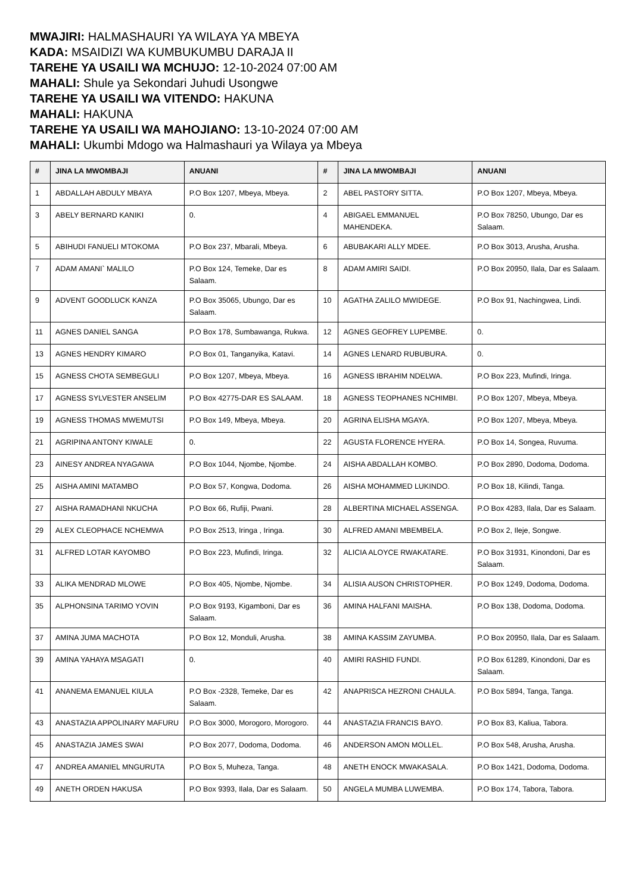MWAJIRI: HALMASHAURI YA WILAYA YA MBEYA
KADA: MSAIDIZI WA KUMBUKUMBU DARAJA II
TAREHE YA USAILI WA MCHUJO: 12-10-2024 07:00 AM
MAHALI: Shule ya Sekondari Juhudi Usongwe
TAREHE YA USAILI WA VITENDO: HAKUNA
MAHALI: HAKUNA
TAREHE YA USAILI WA MAHOJIANO: 13-10-2024 07:00 AM
MAHALI: Ukumbi Mdogo wa Halmashauri ya Wilaya ya Mbeya
| # | JINA LA MWOMBAJI | ANUANI | # | JINA LA MWOMBAJI | ANUANI |
| --- | --- | --- | --- | --- | --- |
| 1 | ABDALLAH ABDULY MBAYA | P.O Box 1207, Mbeya, Mbeya. | 2 | ABEL PASTORY SITTA. | P.O Box 1207, Mbeya, Mbeya. |
| 3 | ABELY BERNARD KANIKI | 0. | 4 | ABIGAEL EMMANUEL MAHENDEKA. | P.O Box 78250, Ubungo, Dar es Salaam. |
| 5 | ABIHUDI FANUELI MTOKOMA | P.O Box 237, Mbarali, Mbeya. | 6 | ABUBAKARI ALLY MDEE. | P.O Box 3013, Arusha, Arusha. |
| 7 | ADAM AMANI` MALILO | P.O Box 124, Temeke, Dar es Salaam. | 8 | ADAM AMIRI SAIDI. | P.O Box 20950, Ilala, Dar es Salaam. |
| 9 | ADVENT GOODLUCK KANZA | P.O Box 35065, Ubungo, Dar es Salaam. | 10 | AGATHA ZALILO MWIDEGE. | P.O Box 91, Nachingwea, Lindi. |
| 11 | AGNES DANIEL SANGA | P.O Box 178, Sumbawanga, Rukwa. | 12 | AGNES GEOFREY LUPEMBE. | 0. |
| 13 | AGNES HENDRY KIMARO | P.O Box 01, Tanganyika, Katavi. | 14 | AGNES LENARD RUBUBURA. | 0. |
| 15 | AGNESS CHOTA SEMBEGULI | P.O Box 1207, Mbeya, Mbeya. | 16 | AGNESS IBRAHIM NDELWA. | P.O Box 223, Mufindi, Iringa. |
| 17 | AGNESS SYLVESTER ANSELIM | P.O Box 42775-DAR ES SALAAM. | 18 | AGNESS TEOPHANES NCHIMBI. | P.O Box 1207, Mbeya, Mbeya. |
| 19 | AGNESS THOMAS MWEMUTSI | P.O Box 149, Mbeya, Mbeya. | 20 | AGRINA ELISHA MGAYA. | P.O Box 1207, Mbeya, Mbeya. |
| 21 | AGRIPINA ANTONY KIWALE | 0. | 22 | AGUSTA FLORENCE HYERA. | P.O Box 14, Songea, Ruvuma. |
| 23 | AINESY ANDREA NYAGAWA | P.O Box 1044, Njombe, Njombe. | 24 | AISHA ABDALLAH KOMBO. | P.O Box 2890, Dodoma, Dodoma. |
| 25 | AISHA AMINI MATAMBO | P.O Box 57, Kongwa, Dodoma. | 26 | AISHA MOHAMMED LUKINDO. | P.O Box 18, Kilindi, Tanga. |
| 27 | AISHA RAMADHANI NKUCHA | P.O Box 66, Rufiji, Pwani. | 28 | ALBERTINA MICHAEL ASSENGA. | P.O Box 4283, Ilala, Dar es Salaam. |
| 29 | ALEX CLEOPHACE NCHEMWA | P.O Box 2513, Iringa , Iringa. | 30 | ALFRED AMANI MBEMBELA. | P.O Box 2, Ileje, Songwe. |
| 31 | ALFRED LOTAR KAYOMBO | P.O Box 223, Mufindi, Iringa. | 32 | ALICIA ALOYCE RWAKATARE. | P.O Box 31931, Kinondoni, Dar es Salaam. |
| 33 | ALIKA MENDRAD MLOWE | P.O Box 405, Njombe, Njombe. | 34 | ALISIA AUSON CHRISTOPHER. | P.O Box 1249, Dodoma, Dodoma. |
| 35 | ALPHONSINA TARIMO YOVIN | P.O Box 9193, Kigamboni, Dar es Salaam. | 36 | AMINA HALFANI MAISHA. | P.O Box 138, Dodoma, Dodoma. |
| 37 | AMINA JUMA MACHOTA | P.O Box 12, Monduli, Arusha. | 38 | AMINA KASSIM ZAYUMBA. | P.O Box 20950, Ilala, Dar es Salaam. |
| 39 | AMINA YAHAYA MSAGATI | 0. | 40 | AMIRI RASHID FUNDI. | P.O Box 61289, Kinondoni, Dar es Salaam. |
| 41 | ANANEMA EMANUEL KIULA | P.O Box -2328, Temeke, Dar es Salaam. | 42 | ANAPRISCA HEZRONI CHAULA. | P.O Box 5894, Tanga, Tanga. |
| 43 | ANASTAZIA APPOLINARY MAFURU | P.O Box 3000, Morogoro, Morogoro. | 44 | ANASTAZIA FRANCIS BAYO. | P.O Box 83, Kaliua, Tabora. |
| 45 | ANASTAZIA JAMES SWAI | P.O Box 2077, Dodoma, Dodoma. | 46 | ANDERSON AMON MOLLEL. | P.O Box 548, Arusha, Arusha. |
| 47 | ANDREA AMANIEL MNGURUTA | P.O Box 5, Muheza, Tanga. | 48 | ANETH ENOCK MWAKASALA. | P.O Box 1421, Dodoma, Dodoma. |
| 49 | ANETH ORDEN HAKUSA | P.O Box 9393, Ilala, Dar es Salaam. | 50 | ANGELA MUMBA LUWEMBA. | P.O Box 174, Tabora, Tabora. |